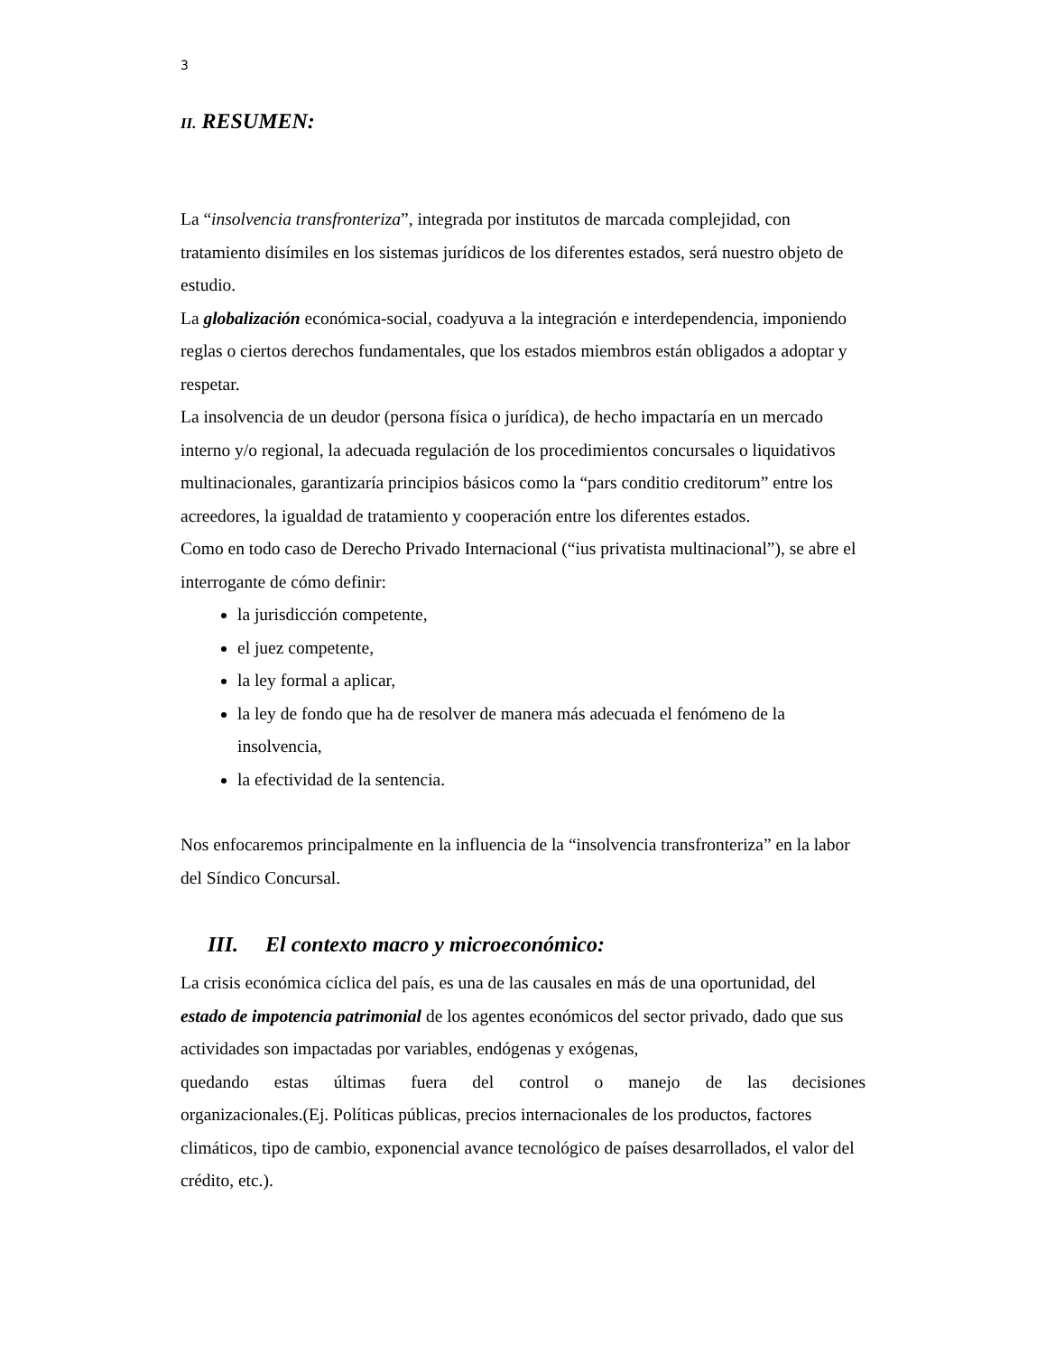3
II. RESUMEN:
La “insolvencia transfronteriza”, integrada por institutos de marcada complejidad, con tratamiento disímiles en los sistemas jurídicos de los diferentes estados, será nuestro objeto de estudio.
La globalización económica-social, coadyuva a la integración e interdependencia, imponiendo reglas o ciertos derechos fundamentales, que los estados miembros están obligados a adoptar y respetar.
La insolvencia de un deudor (persona física o jurídica), de hecho impactaría en un mercado interno y/o regional, la adecuada regulación de los procedimientos concursales o liquidativos multinacionales, garantizaría principios básicos como la “pars conditio creditorum” entre los acreedores, la igualdad de tratamiento y cooperación entre los diferentes estados.
Como en todo caso de Derecho Privado Internacional (“ius privatista multinacional”), se abre el interrogante de cómo definir:
la jurisdicción competente,
el juez competente,
la ley formal a aplicar,
la ley de fondo que ha de resolver de manera más adecuada el fenómeno de la insolvencia,
la efectividad de la sentencia.
Nos enfocaremos principalmente en la influencia de la “insolvencia transfronteriza” en la labor del Síndico Concursal.
III. El contexto macro y microeconómico:
La crisis económica cíclica del país, es una de las causales en más de una oportunidad, del estado de impotencia patrimonial de los agentes económicos del sector privado, dado que sus actividades son impactadas por variables, endógenas y exógenas,
quedando estas últimas fuera del control o manejo de las decisiones
organizacionales.(Ej. Políticas públicas, precios internacionales de los productos, factores climáticos, tipo de cambio, exponencial avance tecnológico de países desarrollados, el valor del crédito, etc.).